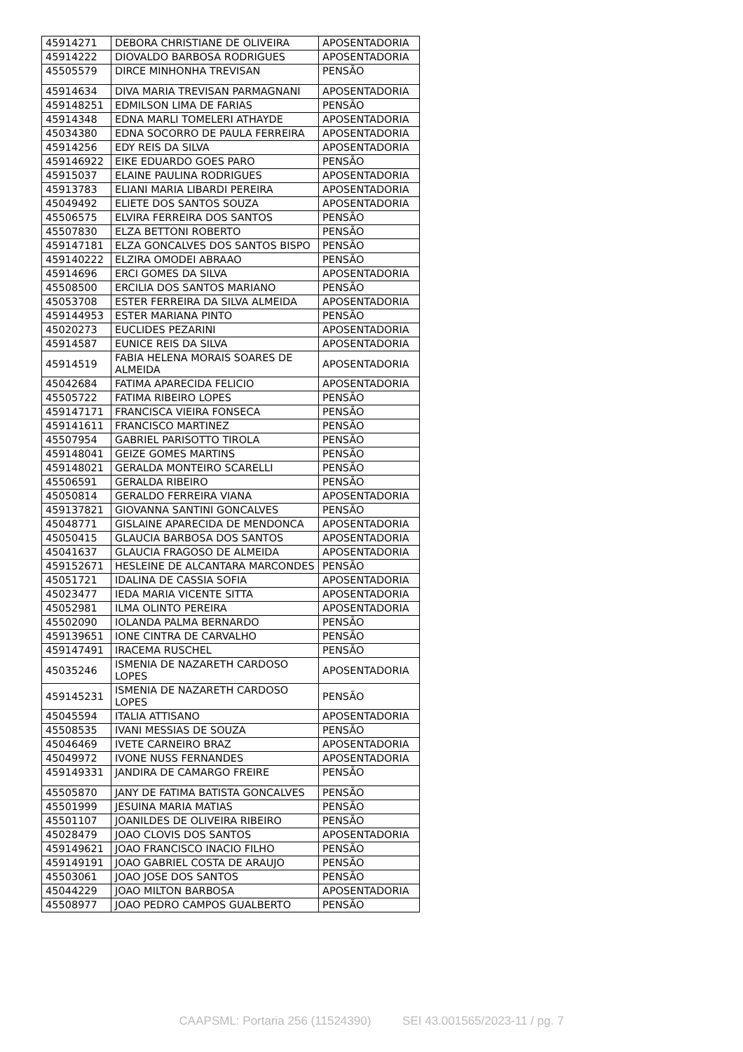| 45914271 | DEBORA CHRISTIANE DE OLIVEIRA | APOSENTADORIA |
| 45914222 | DIOVALDO BARBOSA RODRIGUES | APOSENTADORIA |
| 45505579 | DIRCE MINHONHA TREVISAN | PENSÃO |
| 45914634 | DIVA MARIA TREVISAN PARMAGNANI | APOSENTADORIA |
| 459148251 | EDMILSON LIMA DE FARIAS | PENSÃO |
| 45914348 | EDNA MARLI TOMELERI ATHAYDE | APOSENTADORIA |
| 45034380 | EDNA SOCORRO DE PAULA FERREIRA | APOSENTADORIA |
| 45914256 | EDY REIS DA SILVA | APOSENTADORIA |
| 459146922 | EIKE EDUARDO GOES PARO | PENSÃO |
| 45915037 | ELAINE PAULINA RODRIGUES | APOSENTADORIA |
| 45913783 | ELIANI MARIA LIBARDI PEREIRA | APOSENTADORIA |
| 45049492 | ELIETE DOS SANTOS SOUZA | APOSENTADORIA |
| 45506575 | ELVIRA FERREIRA DOS SANTOS | PENSÃO |
| 45507830 | ELZA BETTONI ROBERTO | PENSÃO |
| 459147181 | ELZA GONCALVES DOS SANTOS BISPO | PENSÃO |
| 459140222 | ELZIRA OMODEI ABRAAO | PENSÃO |
| 45914696 | ERCI GOMES DA SILVA | APOSENTADORIA |
| 45508500 | ERCILIA DOS SANTOS MARIANO | PENSÃO |
| 45053708 | ESTER FERREIRA DA SILVA ALMEIDA | APOSENTADORIA |
| 459144953 | ESTER MARIANA PINTO | PENSÃO |
| 45020273 | EUCLIDES PEZARINI | APOSENTADORIA |
| 45914587 | EUNICE REIS DA SILVA | APOSENTADORIA |
| 45914519 | FABIA HELENA MORAIS SOARES DE ALMEIDA | APOSENTADORIA |
| 45042684 | FATIMA APARECIDA FELICIO | APOSENTADORIA |
| 45505722 | FATIMA RIBEIRO LOPES | PENSÃO |
| 459147171 | FRANCISCA VIEIRA FONSECA | PENSÃO |
| 459141611 | FRANCISCO MARTINEZ | PENSÃO |
| 45507954 | GABRIEL PARISOTTO TIROLA | PENSÃO |
| 459148041 | GEIZE GOMES MARTINS | PENSÃO |
| 459148021 | GERALDA MONTEIRO SCARELLI | PENSÃO |
| 45506591 | GERALDA RIBEIRO | PENSÃO |
| 45050814 | GERALDO FERREIRA VIANA | APOSENTADORIA |
| 459137821 | GIOVANNA SANTINI GONCALVES | PENSÃO |
| 45048771 | GISLAINE APARECIDA DE MENDONCA | APOSENTADORIA |
| 45050415 | GLAUCIA BARBOSA DOS SANTOS | APOSENTADORIA |
| 45041637 | GLAUCIA FRAGOSO DE ALMEIDA | APOSENTADORIA |
| 459152671 | HESLEINE DE ALCANTARA MARCONDES | PENSÃO |
| 45051721 | IDALINA DE CASSIA SOFIA | APOSENTADORIA |
| 45023477 | IEDA MARIA VICENTE SITTA | APOSENTADORIA |
| 45052981 | ILMA OLINTO PEREIRA | APOSENTADORIA |
| 45502090 | IOLANDA PALMA BERNARDO | PENSÃO |
| 459139651 | IONE CINTRA DE CARVALHO | PENSÃO |
| 459147491 | IRACEMA RUSCHEL | PENSÃO |
| 45035246 | ISMENIA DE NAZARETH CARDOSO LOPES | APOSENTADORIA |
| 459145231 | ISMENIA DE NAZARETH CARDOSO LOPES | PENSÃO |
| 45045594 | ITALIA ATTISANO | APOSENTADORIA |
| 45508535 | IVANI MESSIAS DE SOUZA | PENSÃO |
| 45046469 | IVETE CARNEIRO BRAZ | APOSENTADORIA |
| 45049972 | IVONE NUSS FERNANDES | APOSENTADORIA |
| 459149331 | JANDIRA DE CAMARGO FREIRE | PENSÃO |
| 45505870 | JANY DE FATIMA BATISTA GONCALVES | PENSÃO |
| 45501999 | JESUINA MARIA MATIAS | PENSÃO |
| 45501107 | JOANILDES DE OLIVEIRA RIBEIRO | PENSÃO |
| 45028479 | JOAO CLOVIS DOS SANTOS | APOSENTADORIA |
| 459149621 | JOAO FRANCISCO INACIO FILHO | PENSÃO |
| 459149191 | JOAO GABRIEL COSTA DE ARAUJO | PENSÃO |
| 45503061 | JOAO JOSE DOS SANTOS | PENSÃO |
| 45044229 | JOAO MILTON BARBOSA | APOSENTADORIA |
| 45508977 | JOAO PEDRO CAMPOS GUALBERTO | PENSÃO |
CAAPSML: Portaria 256 (11524390) SEI 43.001565/2023-11 / pg. 7